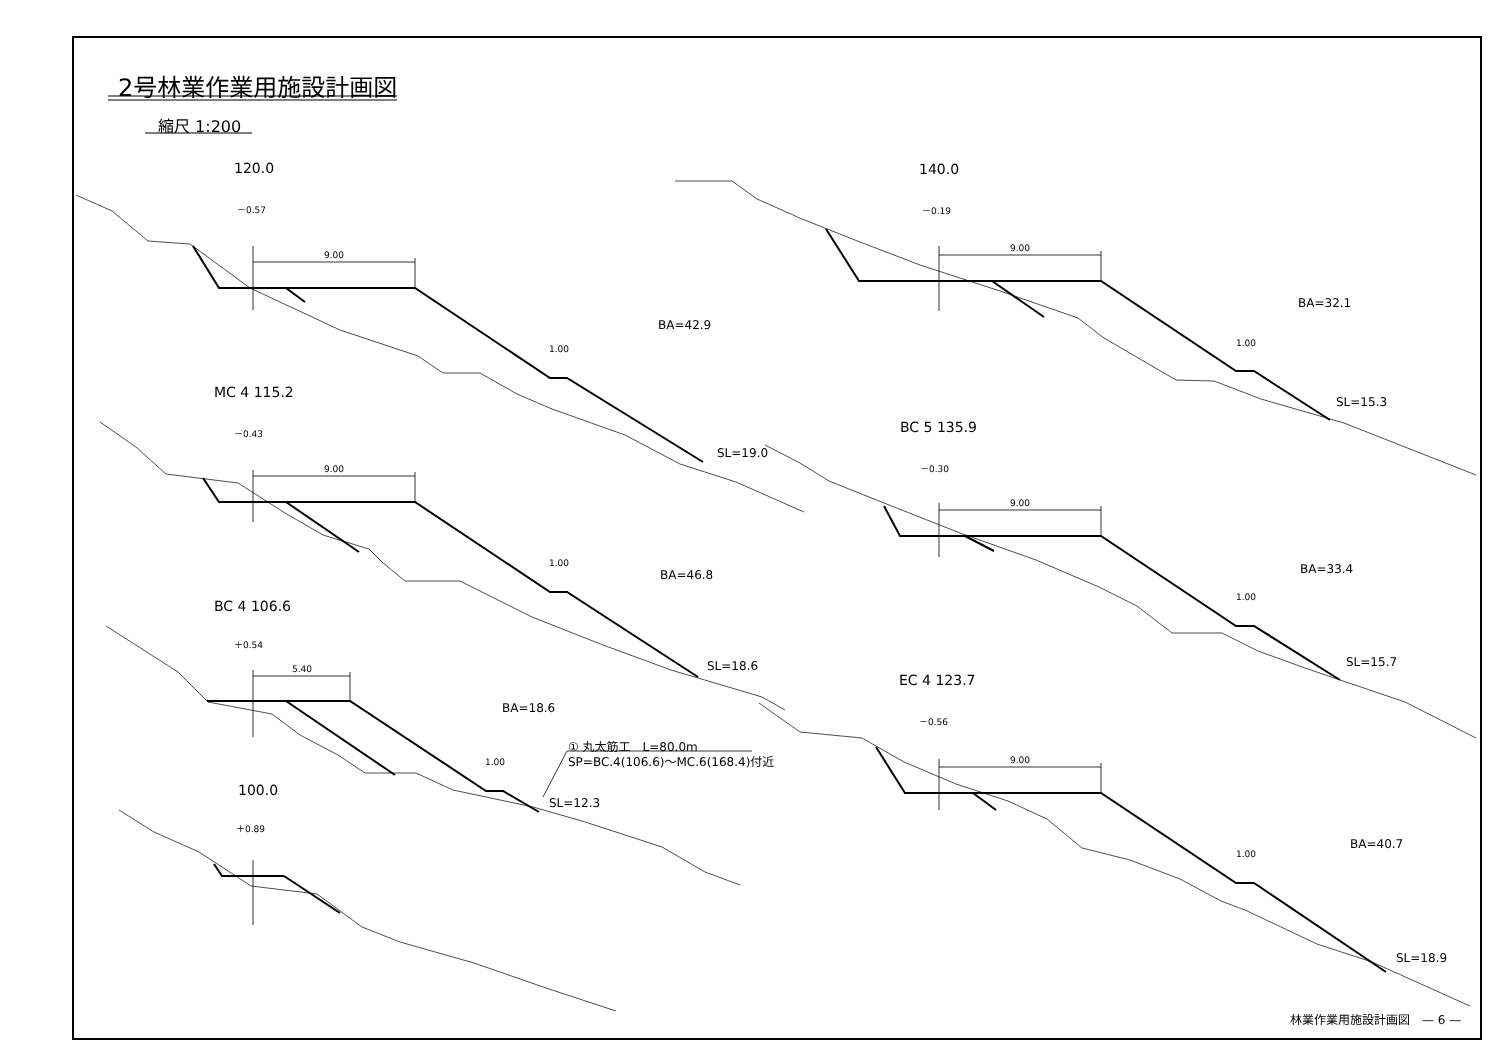2号林業作業用施設計画図
縮尺 1:200
120.0
－0.57
9.00
1.00
BA=42.9
SL=19.0
MC 4 115.2
－0.43
9.00
1.00
BA=46.8
SL=18.6
BC 4 106.6
＋0.54
5.40
1.00
BA=18.6
① 丸太筋工　L=80.0m
SP=BC.4(106.6)～MC.6(168.4)付近
SL=12.3
100.0
＋0.89
140.0
－0.19
9.00
1.00
BA=32.1
SL=15.3
BC 5 135.9
－0.30
9.00
1.00
BA=33.4
SL=15.7
EC 4 123.7
－0.56
9.00
1.00
BA=40.7
SL=18.9
林業作業用施設計画図　— 6 —